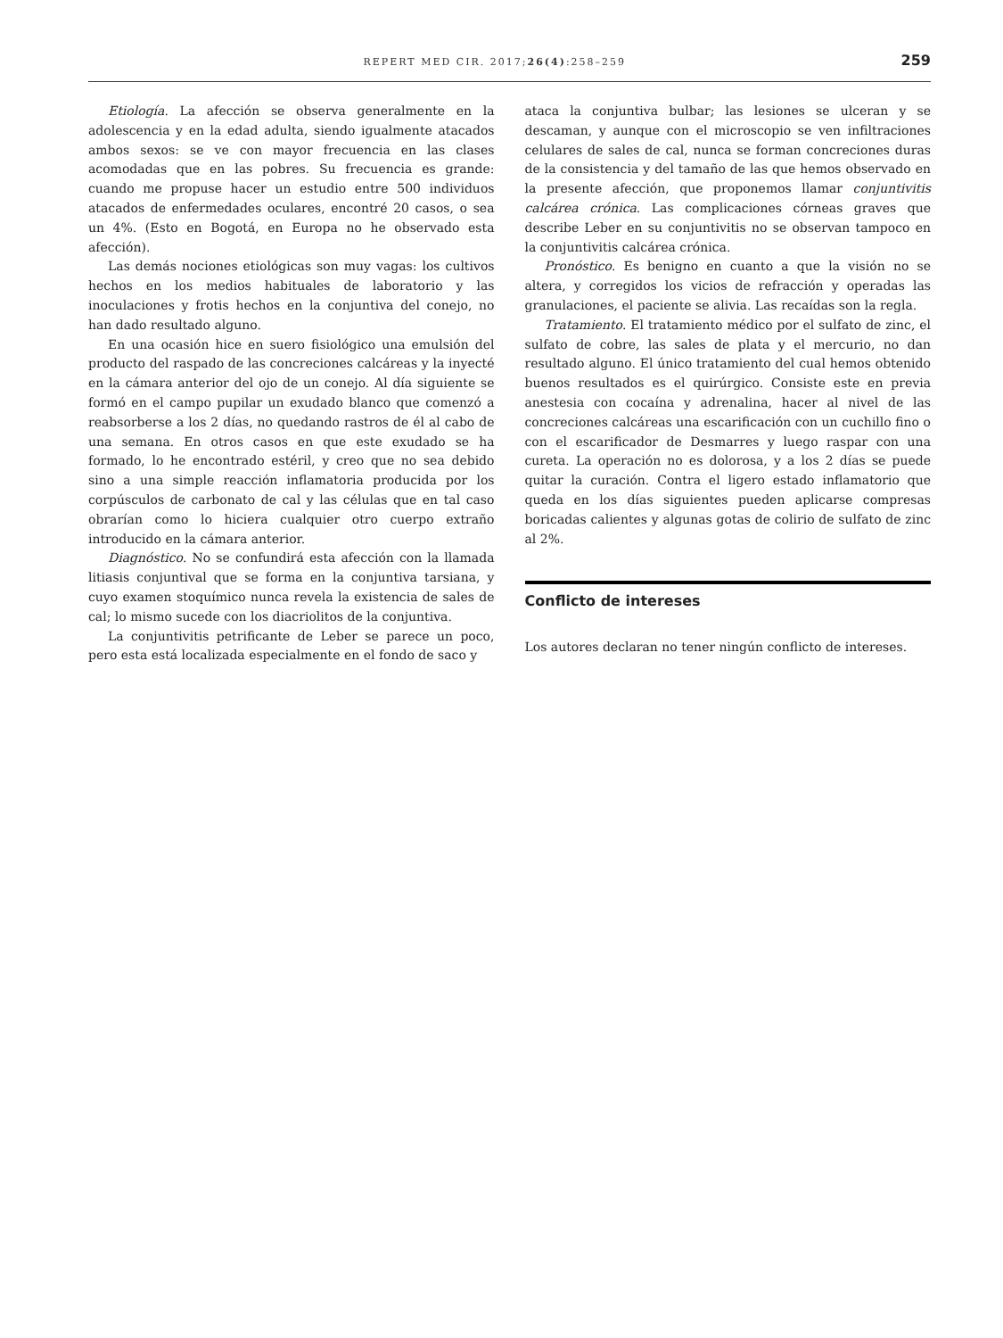REPERT MED CIR. 2017;26(4):258–259 259
Etiología. La afección se observa generalmente en la adolescencia y en la edad adulta, siendo igualmente atacados ambos sexos: se ve con mayor frecuencia en las clases acomodadas que en las pobres. Su frecuencia es grande: cuando me propuse hacer un estudio entre 500 individuos atacados de enfermedades oculares, encontré 20 casos, o sea un 4%. (Esto en Bogotá, en Europa no he observado esta afección).
Las demás nociones etiológicas son muy vagas: los cultivos hechos en los medios habituales de laboratorio y las inoculaciones y frotis hechos en la conjuntiva del conejo, no han dado resultado alguno.
En una ocasión hice en suero fisiológico una emulsión del producto del raspado de las concreciones calcáreas y la inyecté en la cámara anterior del ojo de un conejo. Al día siguiente se formó en el campo pupilar un exudado blanco que comenzó a reabsorberse a los 2 días, no quedando rastros de él al cabo de una semana. En otros casos en que este exudado se ha formado, lo he encontrado estéril, y creo que no sea debido sino a una simple reacción inflamatoria producida por los corpúsculos de carbonato de cal y las células que en tal caso obrarían como lo hiciera cualquier otro cuerpo extraño introducido en la cámara anterior.
Diagnóstico. No se confundirá esta afección con la llamada litiasis conjuntival que se forma en la conjuntiva tarsiana, y cuyo examen stoquímico nunca revela la existencia de sales de cal; lo mismo sucede con los diacriolitos de la conjuntiva.
La conjuntivitis petrificante de Leber se parece un poco, pero esta está localizada especialmente en el fondo de saco y
ataca la conjuntiva bulbar; las lesiones se ulceran y se descaman, y aunque con el microscopio se ven infiltraciones celulares de sales de cal, nunca se forman concreciones duras de la consistencia y del tamaño de las que hemos observado en la presente afección, que proponemos llamar conjuntivitis calcárea crónica. Las complicaciones córneas graves que describe Leber en su conjuntivitis no se observan tampoco en la conjuntivitis calcárea crónica.
Pronóstico. Es benigno en cuanto a que la visión no se altera, y corregidos los vicios de refracción y operadas las granulaciones, el paciente se alivia. Las recaídas son la regla.
Tratamiento. El tratamiento médico por el sulfato de zinc, el sulfato de cobre, las sales de plata y el mercurio, no dan resultado alguno. El único tratamiento del cual hemos obtenido buenos resultados es el quirúrgico. Consiste este en previa anestesia con cocaína y adrenalina, hacer al nivel de las concreciones calcáreas una escarificación con un cuchillo fino o con el escarificador de Desmarres y luego raspar con una cureta. La operación no es dolorosa, y a los 2 días se puede quitar la curación. Contra el ligero estado inflamatorio que queda en los días siguientes pueden aplicarse compresas boricadas calientes y algunas gotas de colirio de sulfato de zinc al 2%.
Conflicto de intereses
Los autores declaran no tener ningún conflicto de intereses.